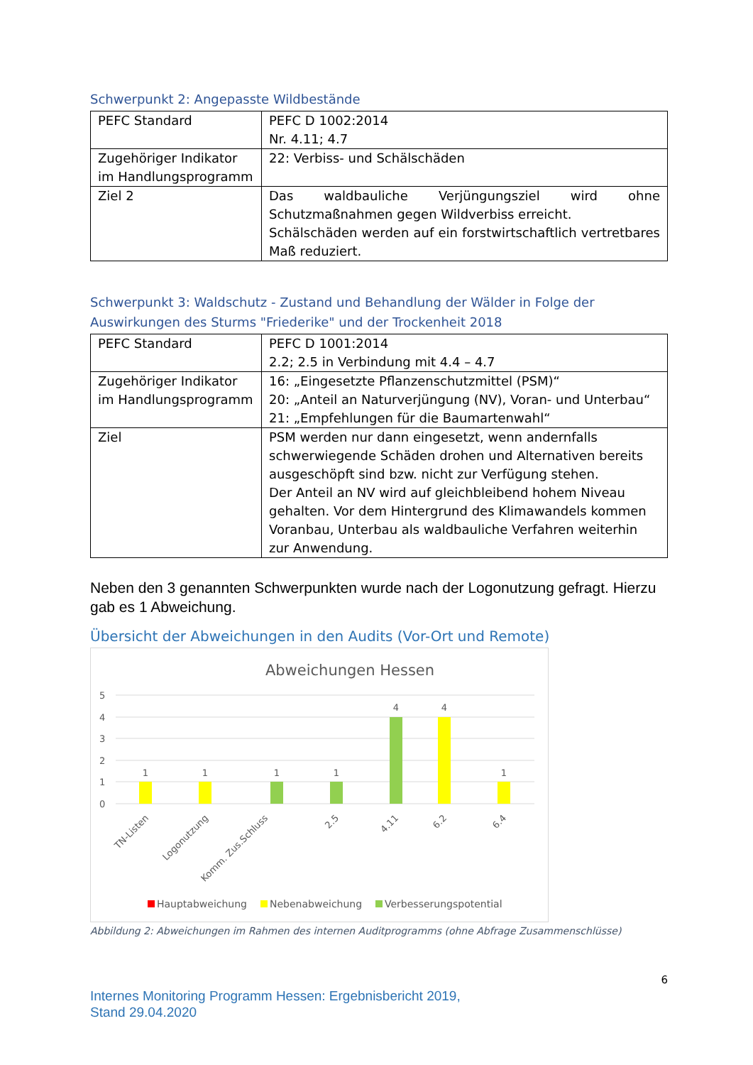Schwerpunkt 2: Angepasste Wildbestände
| PEFC Standard | PEFC D 1002:2014 Nr. 4.11; 4.7 |
| Zugehöriger Indikator im Handlungsprogramm | 22: Verbiss- und Schälschäden |
| Ziel 2 | Das waldbauliche Verjüngungsziel wird ohne Schutzmaßnahmen gegen Wildverbiss erreicht. Schälschäden werden auf ein forstwirtschaftlich vertretbares Maß reduziert. |
Schwerpunkt 3: Waldschutz - Zustand und Behandlung der Wälder in Folge der Auswirkungen des Sturms "Friederike" und der Trockenheit 2018
| PEFC Standard | PEFC D 1001:2014 2.2; 2.5 in Verbindung mit 4.4 – 4.7 |
| Zugehöriger Indikator im Handlungsprogramm | 16: „Eingesetzte Pflanzenschutzmittel (PSM)“ 20: „Anteil an Naturverjüngung (NV), Voran- und Unterbau“ 21: „Empfehlungen für die Baumartenwahl“ |
| Ziel | PSM werden nur dann eingesetzt, wenn andernfalls schwerwiegende Schäden drohen und Alternativen bereits ausgeschöpft sind bzw. nicht zur Verfügung stehen. Der Anteil an NV wird auf gleichbleibend hohem Niveau gehalten. Vor dem Hintergrund des Klimawandels kommen Voranbau, Unterbau als waldbauliche Verfahren weiterhin zur Anwendung. |
Neben den 3 genannten Schwerpunkten wurde nach der Logonutzung gefragt. Hierzu gab es 1 Abweichung.
Übersicht der Abweichungen in den Audits (Vor-Ort und Remote)
Abweichungen Hessen
5
4
3
2
1
0
1
1
1
1
4
4
1
TN-Listen
Logonutzung
Komm. Zus.Schluss
2.5
4.11
6.2
6.4
Hauptabweichung
Nebenabweichung
Verbesserungspotential
Abbildung 2: Abweichungen im Rahmen des internen Auditprogramms (ohne Abfrage Zusammenschlüsse)
6
Internes Monitoring Programm Hessen: Ergebnisbericht 2019,
Stand 29.04.2020